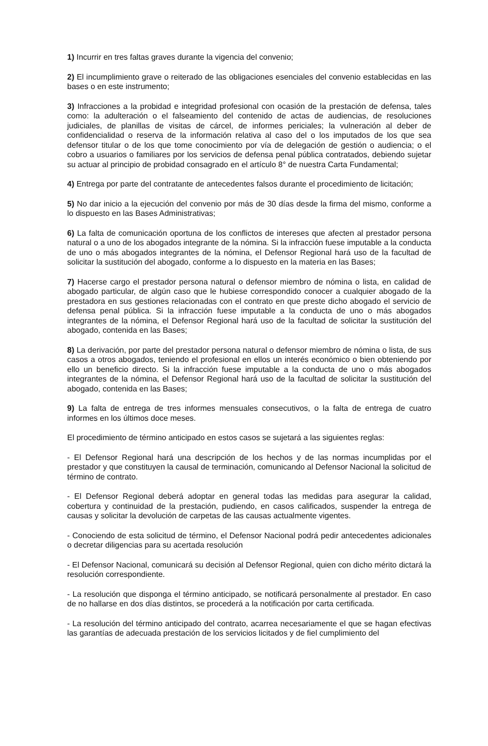1) Incurrir en tres faltas graves durante la vigencia del convenio;
2) El incumplimiento grave o reiterado de las obligaciones esenciales del convenio establecidas en las bases o en este instrumento;
3) Infracciones a la probidad e integridad profesional con ocasión de la prestación de defensa, tales como: la adulteración o el falseamiento del contenido de actas de audiencias, de resoluciones judiciales, de planillas de visitas de cárcel, de informes periciales; la vulneración al deber de confidencialidad o reserva de la información relativa al caso del o los imputados de los que sea defensor titular o de los que tome conocimiento por vía de delegación de gestión o audiencia; o el cobro a usuarios o familiares por los servicios de defensa penal pública contratados, debiendo sujetar su actuar al principio de probidad consagrado en el artículo 8° de nuestra Carta Fundamental;
4) Entrega por parte del contratante de antecedentes falsos durante el procedimiento de licitación;
5) No dar inicio a la ejecución del convenio por más de 30 días desde la firma del mismo, conforme a lo dispuesto en las Bases Administrativas;
6) La falta de comunicación oportuna de los conflictos de intereses que afecten al prestador persona natural o a uno de los abogados integrante de la nómina. Si la infracción fuese imputable a la conducta de uno o más abogados integrantes de la nómina, el Defensor Regional hará uso de la facultad de solicitar la sustitución del abogado, conforme a lo dispuesto en la materia en las Bases;
7) Hacerse cargo el prestador persona natural o defensor miembro de nómina o lista, en calidad de abogado particular, de algún caso que le hubiese correspondido conocer a cualquier abogado de la prestadora en sus gestiones relacionadas con el contrato en que preste dicho abogado el servicio de defensa penal pública. Si la infracción fuese imputable a la conducta de uno o más abogados integrantes de la nómina, el Defensor Regional hará uso de la facultad de solicitar la sustitución del abogado, contenida en las Bases;
8) La derivación, por parte del prestador persona natural o defensor miembro de nómina o lista, de sus casos a otros abogados, teniendo el profesional en ellos un interés económico o bien obteniendo por ello un beneficio directo. Si la infracción fuese imputable a la conducta de uno o más abogados integrantes de la nómina, el Defensor Regional hará uso de la facultad de solicitar la sustitución del abogado, contenida en las Bases;
9) La falta de entrega de tres informes mensuales consecutivos, o la falta de entrega de cuatro informes en los últimos doce meses.
El procedimiento de término anticipado en estos casos se sujetará a las siguientes reglas:
- El Defensor Regional hará una descripción de los hechos y de las normas incumplidas por el prestador y que constituyen la causal de terminación, comunicando al Defensor Nacional la solicitud de término de contrato.
- El Defensor Regional deberá adoptar en general todas las medidas para asegurar la calidad, cobertura y continuidad de la prestación, pudiendo, en casos calificados, suspender la entrega de causas y solicitar la devolución de carpetas de las causas actualmente vigentes.
- Conociendo de esta solicitud de término, el Defensor Nacional podrá pedir antecedentes adicionales o decretar diligencias para su acertada resolución
- El Defensor Nacional, comunicará su decisión al Defensor Regional, quien con dicho mérito dictará la resolución correspondiente.
- La resolución que disponga el término anticipado, se notificará personalmente al prestador. En caso de no hallarse en dos días distintos, se procederá a la notificación por carta certificada.
- La resolución del término anticipado del contrato, acarrea necesariamente el que se hagan efectivas las garantías de adecuada prestación de los servicios licitados y de fiel cumplimiento del